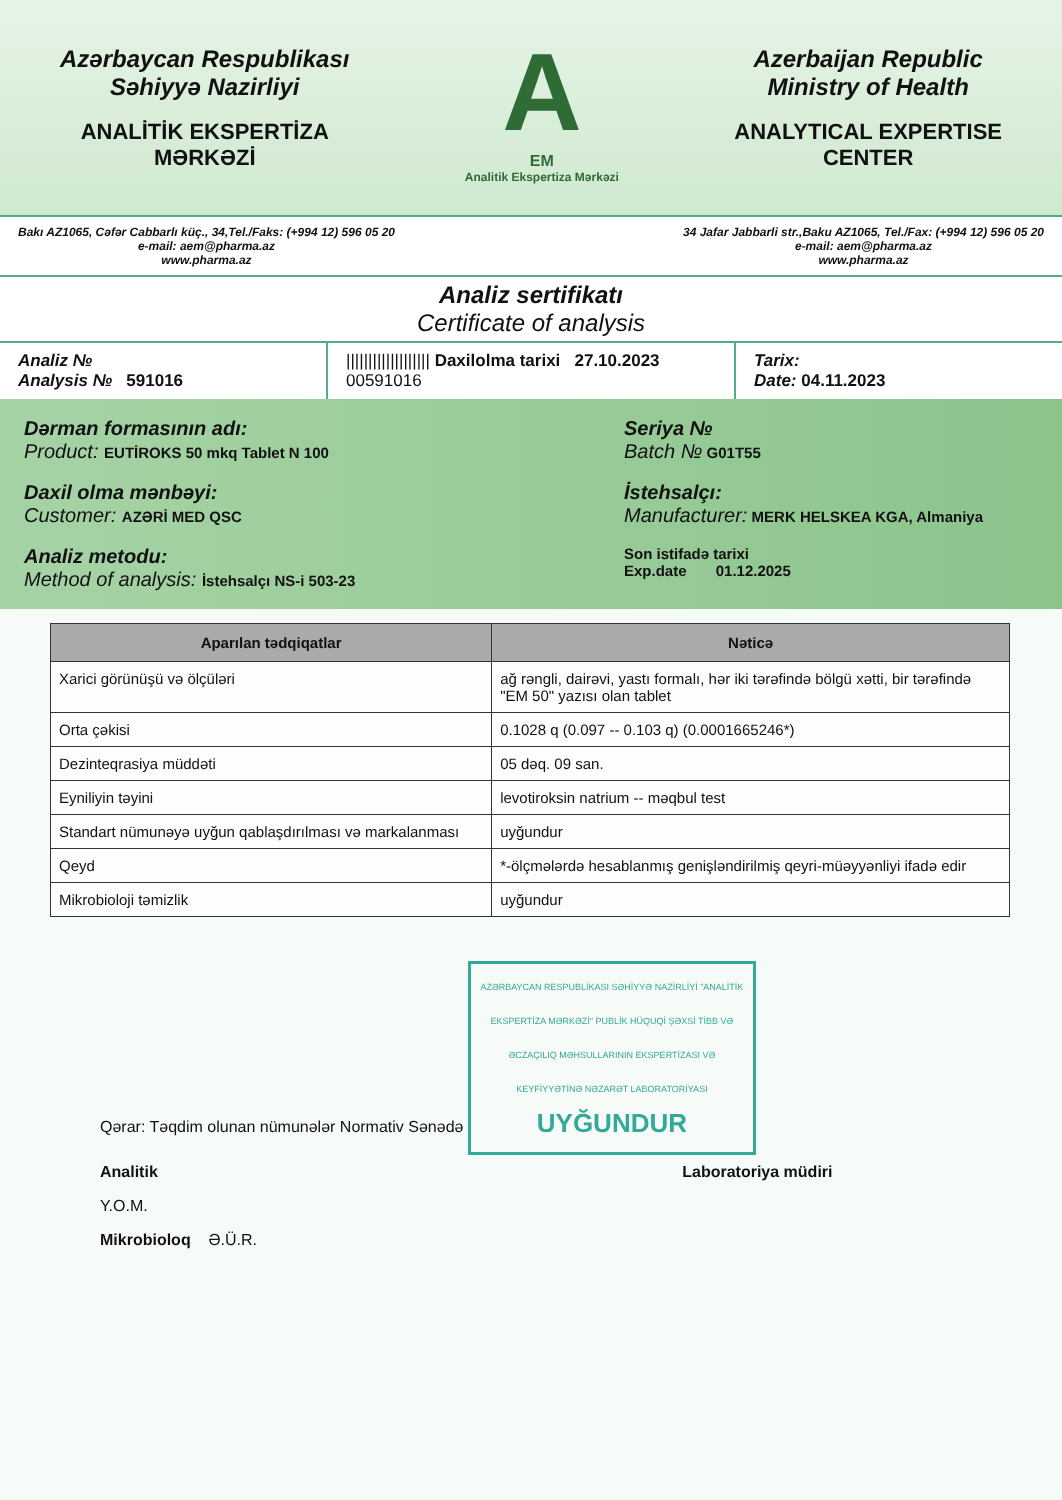Azərbaycan Respublikası
Səhiyyə Nazirliyi
ANALİTİK EKSPERTİZA
MƏRKƏZİ
A
EM
Analitik Ekspertiza Mərkəzi
Azerbaijan Republic
Ministry of Health
ANALYTICAL EXPERTISE
CENTER
Bakı AZ1065, Cəfər Cabbarlı küç., 34,Tel./Faks: (+994 12) 596 05 20
e-mail: aem@pharma.az
www.pharma.az
34 Jafar Jabbarli str.,Baku AZ1065, Tel./Fax: (+994 12) 596 05 20
e-mail: aem@pharma.az
www.pharma.az
Analiz sertifikatı
Certificate of analysis
Analiz №
Analysis № 591016
||||||||||||||||||| Daxilolma tarixi 27.10.2023
00591016
Tarix:
Date: 04.11.2023
Dərman formasının adı:
Product: EUTİROKS 50 mkq Tablet N 100
Seriya №
Batch № G01T55
Daxil olma mənbəyi:
Customer: AZƏRİ MED QSC
İstehsalçı:
Manufacturer: MERK HELSKEA KGA, Almaniya
Analiz metodu:
Method of analysis: İstehsalçı NS-i 503-23
Son istifadə tarixi
Exp.date 01.12.2025
| Aparılan tədqiqatlar | Nəticə |
| --- | --- |
| Xarici görünüşü və ölçüləri | ağ rəngli, dairəvi, yastı formalı, hər iki tərəfində bölgü xətti, bir tərəfində "EM 50" yazısı olan tablet |
| Orta çəkisi | 0.1028 q (0.097 -- 0.103 q) (0.0001665246*) |
| Dezinteqrasiya müddəti | 05 dəq. 09 san. |
| Eyniliyin təyini | levotiroksin natrium -- məqbul test |
| Standart nümunəyə uyğun qablaşdırılması və markalanması | uyğundur |
| Qeyd | *-ölçmələrdə hesablanmış genişləndirilmiş qeyri-müəyyənliyi ifadə edir |
| Mikrobioloji təmizlik | uyğundur |
Qərar: Təqdim olunan nümunələr Normativ Sənədə AZƏRBAYCAN RESPUBLİKASI SƏHİYYƏ NAZİRLİYİ "ANALİTİK EKSPERTİZA MƏRKƏZİ" PUBLİK HÜQUQİ ŞƏXSİ TİBB VƏ ƏCZAÇILIQ MƏHSULLARININ EKSPERTİZASI VƏ KEYFİYYƏTİNƏ NƏZARƏT LABORATORİYASI
UYĞUNDUR
Analitik Laboratoriya müdiri
Y.O.M.
Mikrobioloq Ə.Ü.R.